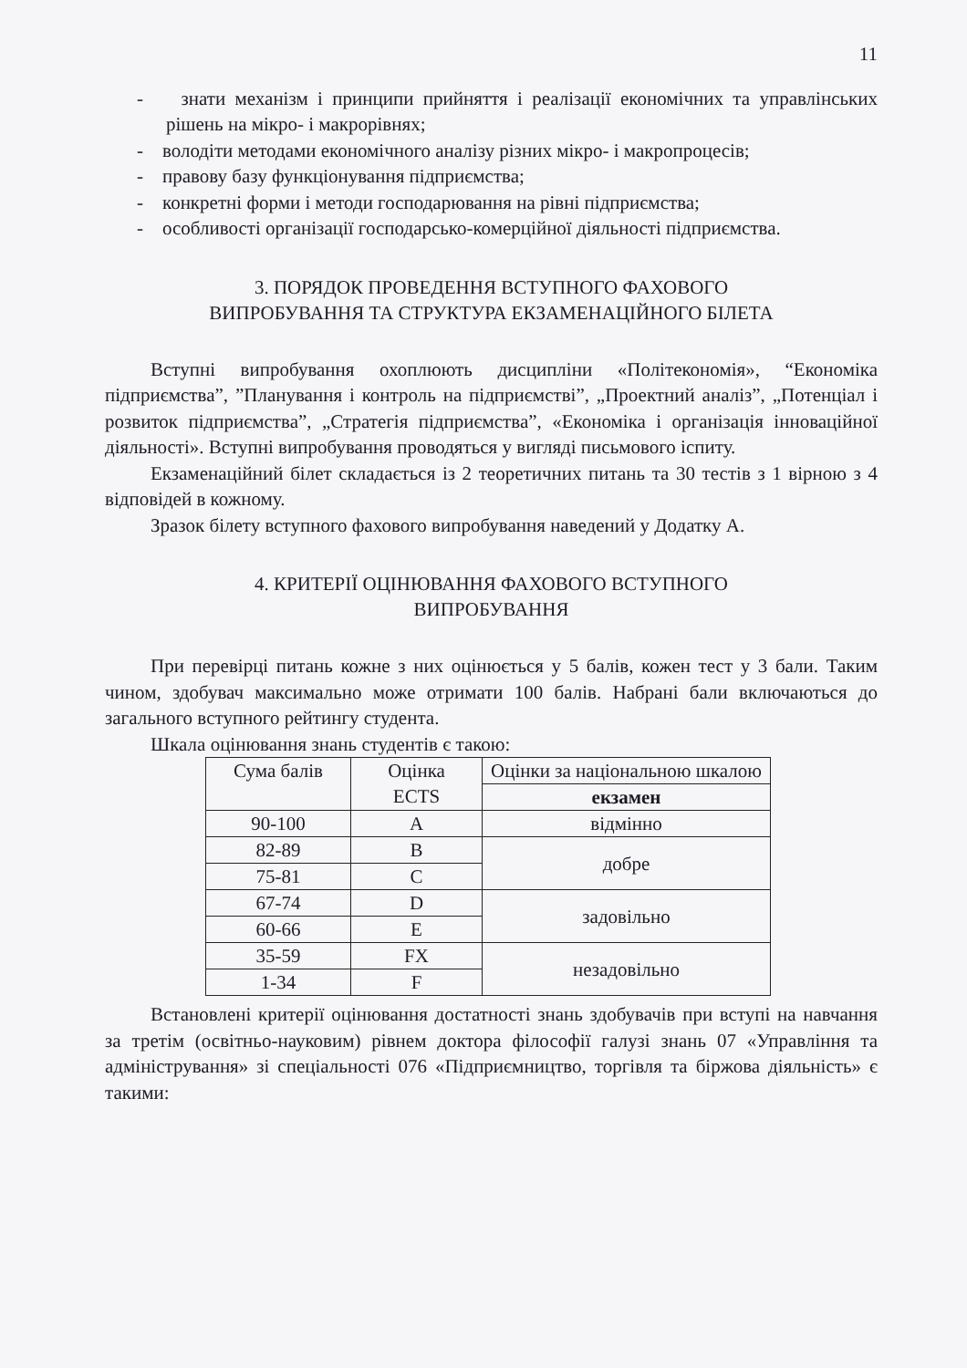11
- знати механізм і принципи прийняття і реалізації економічних та управлінських рішень на мікро- і макрорівнях;
- володіти методами економічного аналізу різних мікро- і макропроцесів;
- правову базу функціонування підприємства;
- конкретні форми і методи господарювання на рівні підприємства;
- особливості організації господарсько-комерційної діяльності підприємства.
3. ПОРЯДОК ПРОВЕДЕННЯ ВСТУПНОГО ФАХОВОГО
ВИПРОБУВАННЯ ТА СТРУКТУРА ЕКЗАМЕНАЦІЙНОГО БІЛЕТА
Вступні випробування охоплюють дисципліни «Політекономія», “Економіка підприємства”, ”Планування і контроль на підприємстві”, „Проектний аналіз”, „Потенціал і розвиток підприємства”, „Стратегія підприємства”, «Економіка і організація інноваційної діяльності». Вступні випробування проводяться у вигляді письмового іспиту.
Екзаменаційний білет складається із 2 теоретичних питань та 30 тестів з 1 вірною з 4 відповідей в кожному.
Зразок білету вступного фахового випробування наведений у Додатку А.
4. КРИТЕРІЇ ОЦІНЮВАННЯ ФАХОВОГО ВСТУПНОГО
ВИПРОБУВАННЯ
При перевірці питань кожне з них оцінюється у 5 балів, кожен тест у 3 бали. Таким чином, здобувач максимально може отримати 100 балів. Набрані бали включаються до загального вступного рейтингу студента.
Шкала оцінювання знань студентів є такою:
| Сума балів | Оцінка ECTS | Оцінки за національною шкалою |
| | | екзамен |
| 90-100 | A | відмінно |
| 82-89 | B | добре |
| 75-81 | C | |
| 67-74 | D | задовільно |
| 60-66 | E | |
| 35-59 | FX | незадовільно |
| 1-34 | F | |
Встановлені критерії оцінювання достатності знань здобувачів при вступі на навчання за третім (освітньо-науковим) рівнем доктора філософії галузі знань 07 «Управління та адміністрування» зі спеціальності 076 «Підприємництво, торгівля та біржова діяльність» є такими: